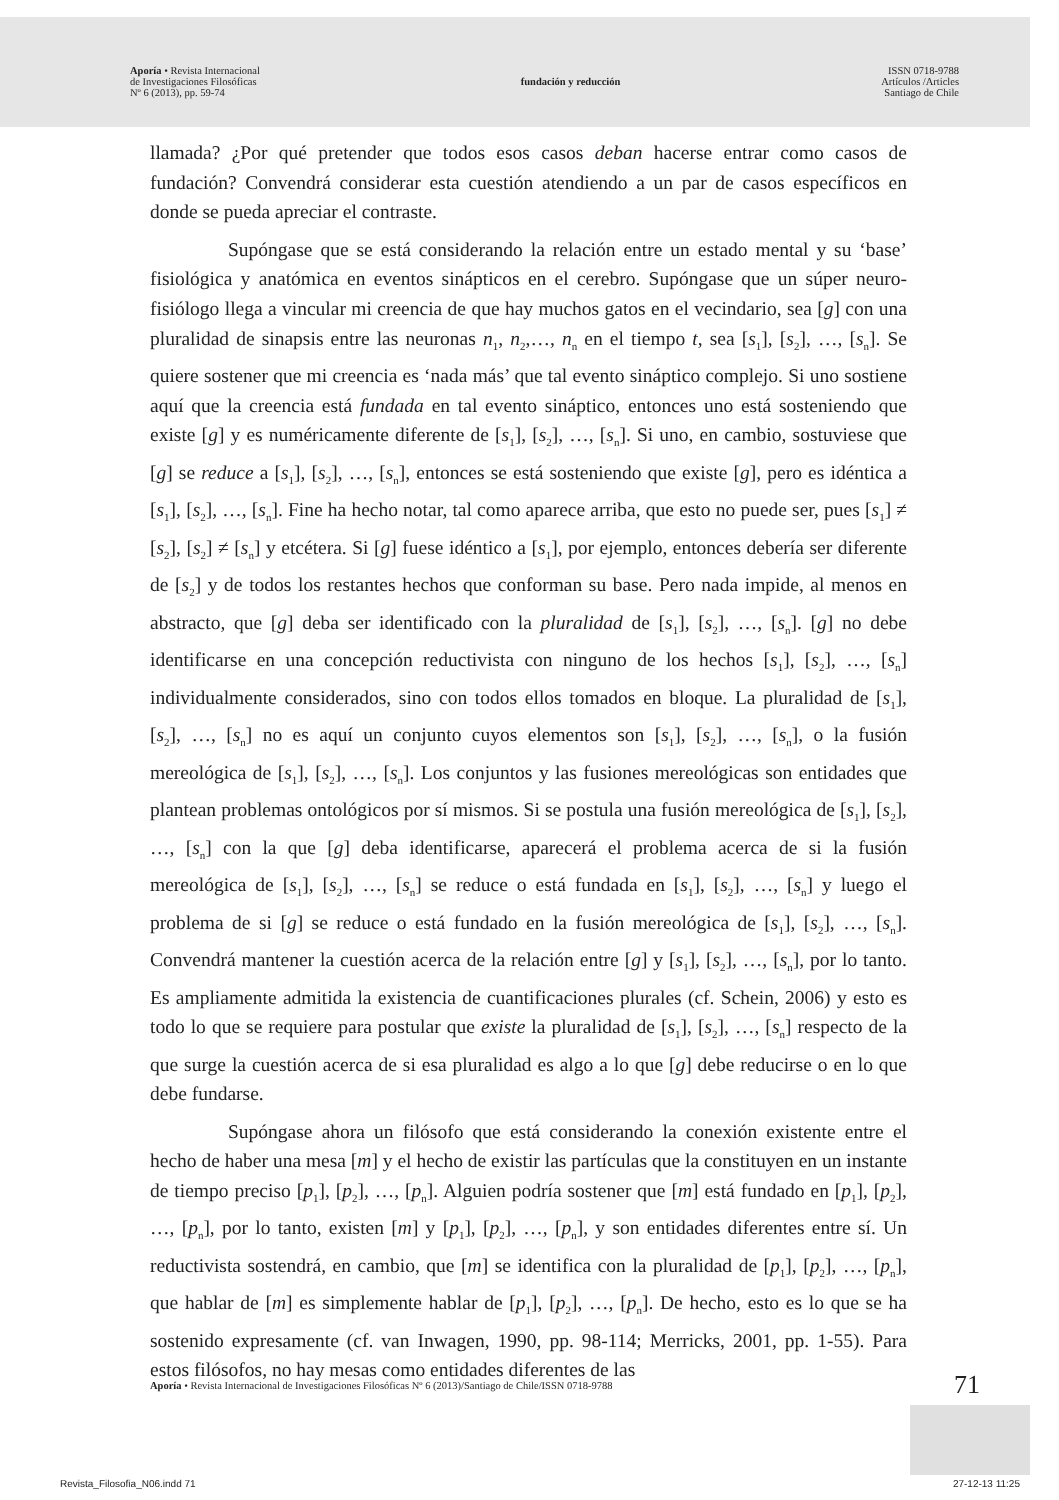Aporía • Revista Internacional
de Investigaciones Filosóficas
Nº 6 (2013), pp. 59-74
fundación y reducción
ISSN 0718-9788
Artículos /Articles
Santiago de Chile
llamada? ¿Por qué pretender que todos esos casos deban hacerse entrar como casos de fundación? Convendrá considerar esta cuestión atendiendo a un par de casos específicos en donde se pueda apreciar el contraste.
Supóngase que se está considerando la relación entre un estado mental y su ‘base’ fisiológica y anatómica en eventos sinápticos en el cerebro. Supóngase que un súper neuro-fisiólogo llega a vincular mi creencia de que hay muchos gatos en el vecindario, sea [g] con una pluralidad de sinapsis entre las neuronas n<sub>1</sub>, n<sub>2</sub>,…, n<sub>n</sub> en el tiempo t, sea [s<sub>1</sub>], [s<sub>2</sub>], …, [s<sub>n</sub>]. Se quiere sostener que mi creencia es ‘nada más’ que tal evento sináptico complejo. Si uno sostiene aquí que la creencia está fundada en tal evento sináptico, entonces uno está sosteniendo que existe [g] y es numéricamente diferente de [s<sub>1</sub>], [s<sub>2</sub>], …, [s<sub>n</sub>]. Si uno, en cambio, sostuviese que [g] se reduce a [s<sub>1</sub>], [s<sub>2</sub>], …, [s<sub>n</sub>], entonces se está sosteniendo que existe [g], pero es idéntica a [s<sub>1</sub>], [s<sub>2</sub>], …, [s<sub>n</sub>]. Fine ha hecho notar, tal como aparece arriba, que esto no puede ser, pues [s<sub>1</sub>] ≠ [s<sub>2</sub>], [s<sub>2</sub>] ≠ [s<sub>n</sub>] y etcétera. Si [g] fuese idéntico a [s<sub>1</sub>], por ejemplo, entonces debería ser diferente de [s<sub>2</sub>] y de todos los restantes hechos que conforman su base. Pero nada impide, al menos en abstracto, que [g] deba ser identificado con la pluralidad de [s<sub>1</sub>], [s<sub>2</sub>], …, [s<sub>n</sub>]. [g] no debe identificarse en una concepción reductivista con ninguno de los hechos [s<sub>1</sub>], [s<sub>2</sub>], …, [s<sub>n</sub>] individualmente considerados, sino con todos ellos tomados en bloque. La pluralidad de [s<sub>1</sub>], [s<sub>2</sub>], …, [s<sub>n</sub>] no es aquí un conjunto cuyos elementos son [s<sub>1</sub>], [s<sub>2</sub>], …, [s<sub>n</sub>], o la fusión mereológica de [s<sub>1</sub>], [s<sub>2</sub>], …, [s<sub>n</sub>]. Los conjuntos y las fusiones mereológicas son entidades que plantean problemas ontológicos por sí mismos. Si se postula una fusión mereológica de [s<sub>1</sub>], [s<sub>2</sub>], …, [s<sub>n</sub>] con la que [g] deba identificarse, aparecerá el problema acerca de si la fusión mereológica de [s<sub>1</sub>], [s<sub>2</sub>], …, [s<sub>n</sub>] se reduce o está fundada en [s<sub>1</sub>], [s<sub>2</sub>], …, [s<sub>n</sub>] y luego el problema de si [g] se reduce o está fundado en la fusión mereológica de [s<sub>1</sub>], [s<sub>2</sub>], …, [s<sub>n</sub>]. Convendrá mantener la cuestión acerca de la relación entre [g] y [s<sub>1</sub>], [s<sub>2</sub>], …, [s<sub>n</sub>], por lo tanto. Es ampliamente admitida la existencia de cuantificaciones plurales (cf. Schein, 2006) y esto es todo lo que se requiere para postular que existe la pluralidad de [s<sub>1</sub>], [s<sub>2</sub>], …, [s<sub>n</sub>] respecto de la que surge la cuestión acerca de si esa pluralidad es algo a lo que [g] debe reducirse o en lo que debe fundarse.
Supóngase ahora un filósofo que está considerando la conexión existente entre el hecho de haber una mesa [m] y el hecho de existir las partículas que la constituyen en un instante de tiempo preciso [p<sub>1</sub>], [p<sub>2</sub>], …, [p<sub>n</sub>]. Alguien podría sostener que [m] está fundado en [p<sub>1</sub>], [p<sub>2</sub>], …, [p<sub>n</sub>], por lo tanto, existen [m] y [p<sub>1</sub>], [p<sub>2</sub>], …, [p<sub>n</sub>], y son entidades diferentes entre sí. Un reductivista sostendrá, en cambio, que [m] se identifica con la pluralidad de [p<sub>1</sub>], [p<sub>2</sub>], …, [p<sub>n</sub>], que hablar de [m] es simplemente hablar de [p<sub>1</sub>], [p<sub>2</sub>], …, [p<sub>n</sub>]. De hecho, esto es lo que se ha sostenido expresamente (cf. van Inwagen, 1990, pp. 98-114; Merricks, 2001, pp. 1-55). Para estos filósofos, no hay mesas como entidades diferentes de las
Aporía • Revista Internacional de Investigaciones Filosóficas Nº 6 (2013)/Santiago de Chile/ISSN 0718-9788 71
Revista_Filosofia_N06.indd 71 27-12-13 11:25